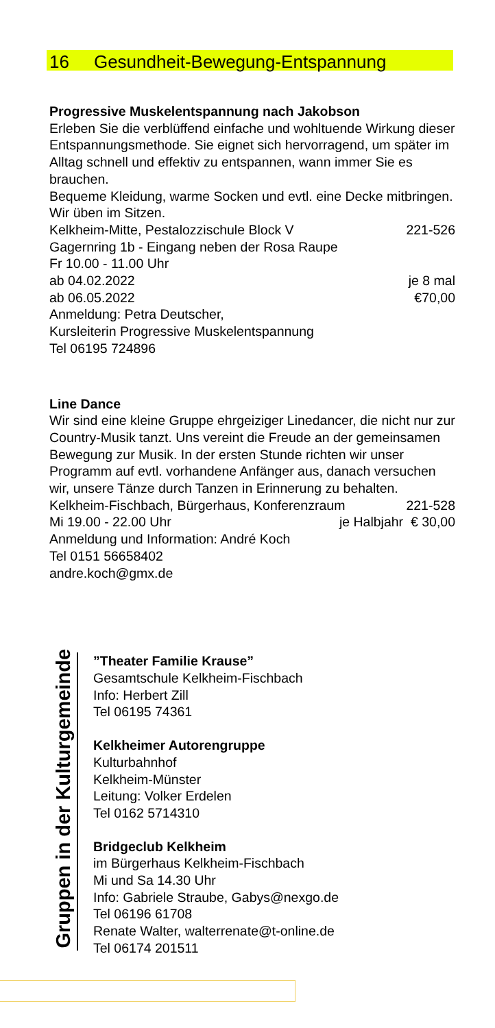16 Gesundheit-Bewegung-Entspannung
Progressive Muskelentspannung nach Jakobson
Erleben Sie die verblüffend einfache und wohltuende Wirkung dieser Entspannungsmethode. Sie eignet sich hervorragend, um später im Alltag schnell und effektiv zu entspannen, wann immer Sie es brauchen.
Bequeme Kleidung, warme Socken und evtl. eine Decke mitbringen. Wir üben im Sitzen.
Kelkheim-Mitte, Pestalozzischule Block V 221-526
Gagernring 1b - Eingang neben der Rosa Raupe
Fr 10.00 - 11.00 Uhr
ab 04.02.2022 je 8 mal
ab 06.05.2022 €70,00
Anmeldung: Petra Deutscher,
Kursleiterin Progressive Muskelentspannung
Tel 06195 724896
Line Dance
Wir sind eine kleine Gruppe ehrgeiziger Linedancer, die nicht nur zur Country-Musik tanzt. Uns vereint die Freude an der gemeinsamen Bewegung zur Musik. In der ersten Stunde richten wir unser Programm auf evtl. vorhandene Anfänger aus, danach versuchen wir, unsere Tänze durch Tanzen in Erinnerung zu behalten.
Kelkheim-Fischbach, Bürgerhaus, Konferenzraum 221-528
Mi 19.00 - 22.00 Uhr je Halbjahr € 30,00
Anmeldung und Information: André Koch
Tel 0151 56658402
andre.koch@gmx.de
Gruppen in der Kulturgemeinde
”Theater Familie Krause”
Gesamtschule Kelkheim-Fischbach
Info: Herbert Zill
Tel 06195 74361
Kelkheimer Autorengruppe
Kulturbahnhof
Kelkheim-Münster
Leitung: Volker Erdelen
Tel 0162 5714310
Bridgeclub Kelkheim
im Bürgerhaus Kelkheim-Fischbach
Mi und Sa 14.30 Uhr
Info: Gabriele Straube, Gabys@nexgo.de
Tel 06196 61708
Renate Walter, walterrenate@t-online.de
Tel 06174 201511